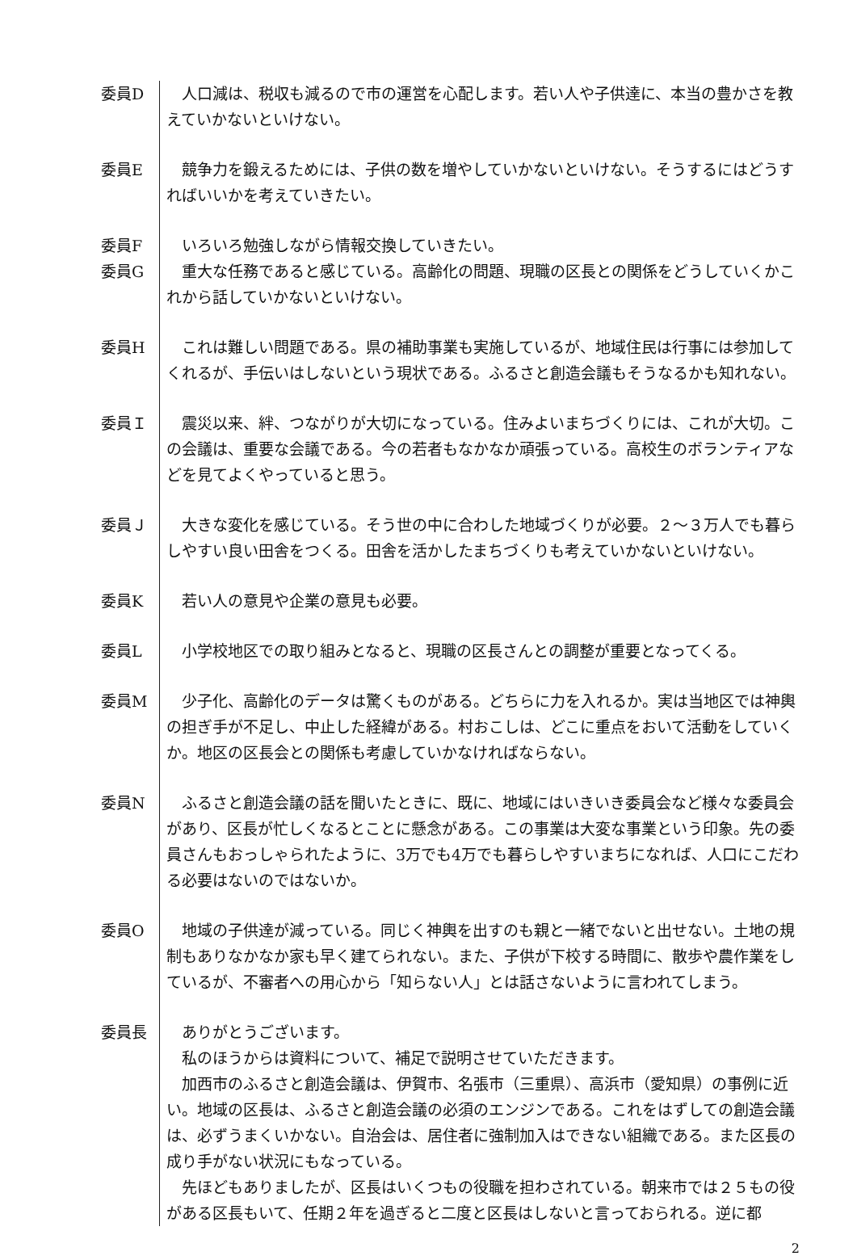委員D 人口減は、税収も減るので市の運営を心配します。若い人や子供達に、本当の豊かさを教えていかないといけない。
委員E 競争力を鍛えるためには、子供の数を増やしていかないといけない。そうするにはどうすればいいかを考えていきたい。
委員F いろいろ勉強しながら情報交換していきたい。
委員G 重大な任務であると感じている。高齢化の問題、現職の区長との関係をどうしていくかこれから話していかないといけない。
委員H これは難しい問題である。県の補助事業も実施しているが、地域住民は行事には参加してくれるが、手伝いはしないという現状である。ふるさと創造会議もそうなるかも知れない。
委員Ｉ 震災以来、絆、つながりが大切になっている。住みよいまちづくりには、これが大切。この会議は、重要な会議である。今の若者もなかなか頑張っている。高校生のボランティアなどを見てよくやっていると思う。
委員Ｊ 大きな変化を感じている。そう世の中に合わした地域づくりが必要。２～３万人でも暮らしやすい良い田舎をつくる。田舎を活かしたまちづくりも考えていかないといけない。
委員K 若い人の意見や企業の意見も必要。
委員L 小学校地区での取り組みとなると、現職の区長さんとの調整が重要となってくる。
委員M 少子化、高齢化のデータは驚くものがある。どちらに力を入れるか。実は当地区では神輿の担ぎ手が不足し、中止した経緯がある。村おこしは、どこに重点をおいて活動をしていくか。地区の区長会との関係も考慮していかなければならない。
委員N ふるさと創造会議の話を聞いたときに、既に、地域にはいきいき委員会など様々な委員会があり、区長が忙しくなるとことに懸念がある。この事業は大変な事業という印象。先の委員さんもおっしゃられたように、3万でも4万でも暮らしやすいまちになれば、人口にこだわる必要はないのではないか。
委員O 地域の子供達が減っている。同じく神輿を出すのも親と一緒でないと出せない。土地の規制もありなかなか家も早く建てられない。また、子供が下校する時間に、散歩や農作業をしているが、不審者への用心から「知らない人」とは話さないように言われてしまう。
委員長 ありがとうございます。
私のほうからは資料について、補足で説明させていただきます。
加西市のふるさと創造会議は、伊賀市、名張市（三重県）、高浜市（愛知県）の事例に近い。地域の区長は、ふるさと創造会議の必須のエンジンである。これをはずしての創造会議は、必ずうまくいかない。自治会は、居住者に強制加入はできない組織である。また区長の成り手がない状況にもなっている。
先ほどもありましたが、区長はいくつもの役職を担わされている。朝来市では２５もの役がある区長もいて、任期２年を過ぎると二度と区長はしないと言っておられる。逆に都
2